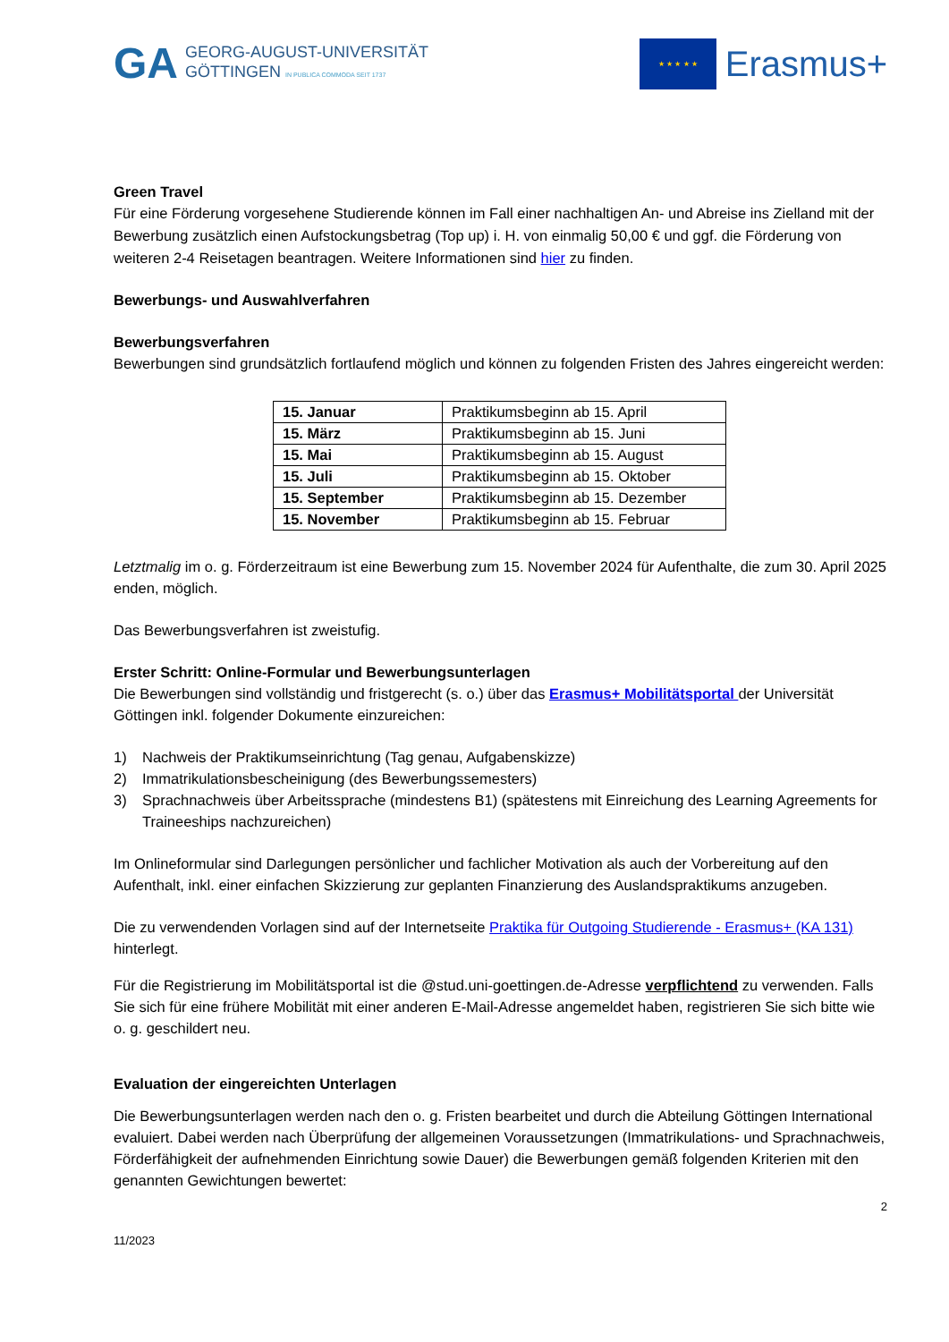GA
GEORG-AUGUST-UNIVERSITÄT
GÖTTINGEN IN PUBLICA COMMODA SEIT 1737
★ ★ ★ ★ ★
Erasmus+
Green Travel
Für eine Förderung vorgesehene Studierende können im Fall einer nachhaltigen An- und Abreise ins Zielland mit der Bewerbung zusätzlich einen Aufstockungsbetrag (Top up) i. H. von einmalig 50,00 € und ggf. die Förderung von weiteren 2-4 Reisetagen beantragen. Weitere Informationen sind hier zu finden.
Bewerbungs- und Auswahlverfahren
Bewerbungsverfahren
Bewerbungen sind grundsätzlich fortlaufend möglich und können zu folgenden Fristen des Jahres eingereicht werden:
| 15. Januar | Praktikumsbeginn ab 15. April |
| 15. März | Praktikumsbeginn ab 15. Juni |
| 15. Mai | Praktikumsbeginn ab 15. August |
| 15. Juli | Praktikumsbeginn ab 15. Oktober |
| 15. September | Praktikumsbeginn ab 15. Dezember |
| 15. November | Praktikumsbeginn ab 15. Februar |
Letztmalig im o. g. Förderzeitraum ist eine Bewerbung zum 15. November 2024 für Aufenthalte, die zum 30. April 2025 enden, möglich.
Das Bewerbungsverfahren ist zweistufig.
Erster Schritt: Online-Formular und Bewerbungsunterlagen
Die Bewerbungen sind vollständig und fristgerecht (s. o.) über das Erasmus+ Mobilitätsportal der Universität Göttingen inkl. folgender Dokumente einzureichen:
1) Nachweis der Praktikumseinrichtung (Tag genau, Aufgabenskizze)
2) Immatrikulationsbescheinigung (des Bewerbungssemesters)
3) Sprachnachweis über Arbeitssprache (mindestens B1) (spätestens mit Einreichung des Learning Agreements for Traineeships nachzureichen)
Im Onlineformular sind Darlegungen persönlicher und fachlicher Motivation als auch der Vorbereitung auf den Aufenthalt, inkl. einer einfachen Skizzierung zur geplanten Finanzierung des Auslandspraktikums anzugeben.
Die zu verwendenden Vorlagen sind auf der Internetseite Praktika für Outgoing Studierende - Erasmus+ (KA 131) hinterlegt.
Für die Registrierung im Mobilitätsportal ist die @stud.uni-goettingen.de-Adresse verpflichtend zu verwenden. Falls Sie sich für eine frühere Mobilität mit einer anderen E-Mail-Adresse angemeldet haben, registrieren Sie sich bitte wie o. g. geschildert neu.
Evaluation der eingereichten Unterlagen
Die Bewerbungsunterlagen werden nach den o. g. Fristen bearbeitet und durch die Abteilung Göttingen International evaluiert. Dabei werden nach Überprüfung der allgemeinen Voraussetzungen (Immatrikulations- und Sprachnachweis, Förderfähigkeit der aufnehmenden Einrichtung sowie Dauer) die Bewerbungen gemäß folgenden Kriterien mit den genannten Gewichtungen bewertet:
2
11/2023